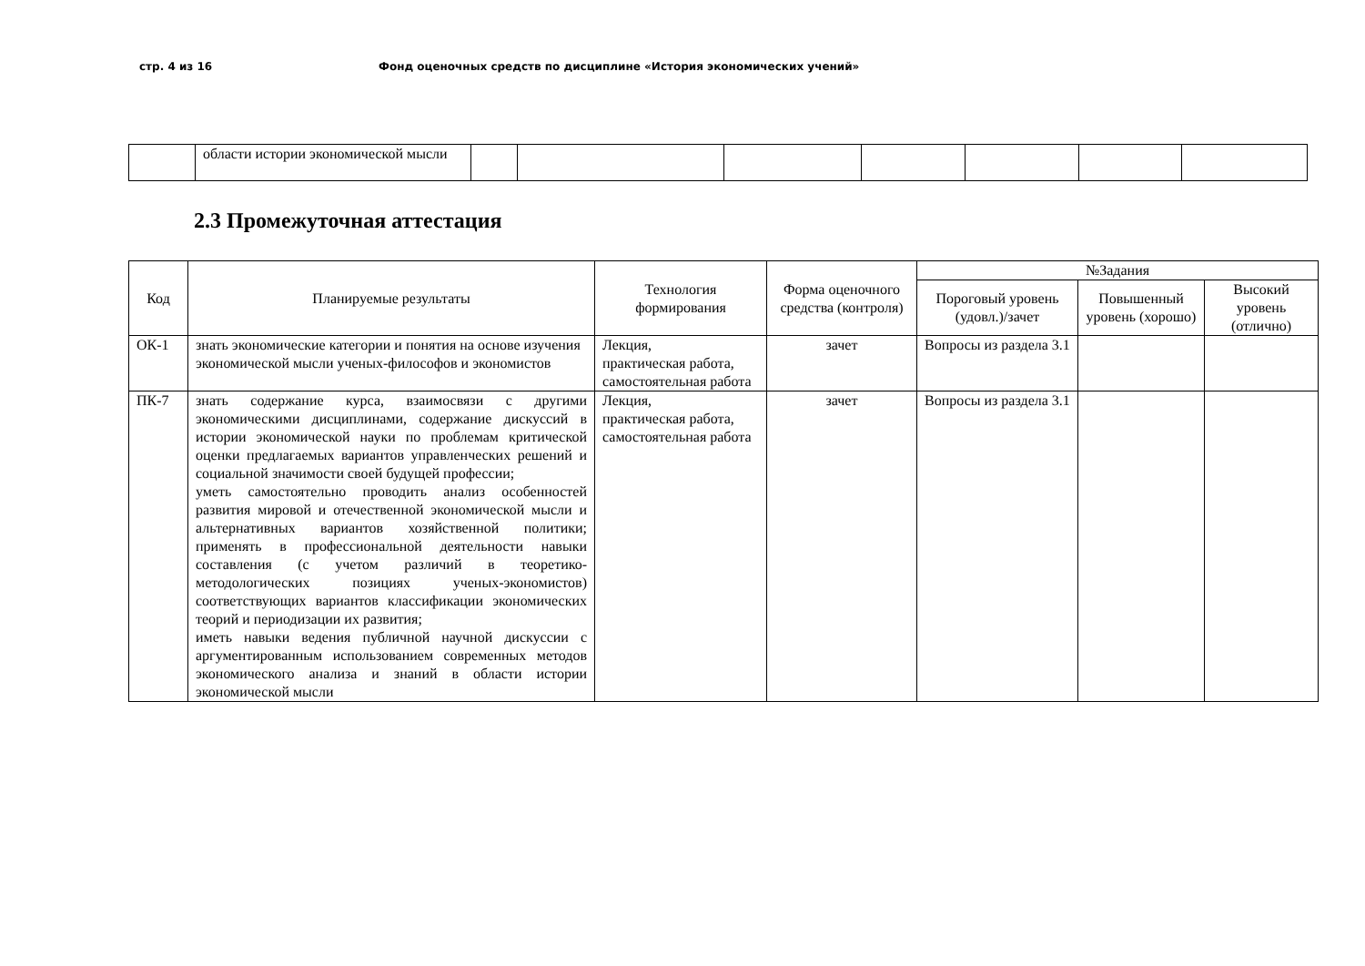стр. 4 из 16 Фонд оценочных средств по дисциплине «История экономических учений»
| | области истории экономической мысли | | | | | | | |
2.3 Промежуточная аттестация
| Код | Планируемые результаты | Технология формирования | Форма оценочного средства (контроля) | №Задания | | |
| --- | --- | --- | --- | --- | --- | --- |
| | | | | Пороговый уровень (удовл.)/зачет | Повышенный уровень (хорошо) | Высокий уровень (отлично) |
| ОК-1 | знать экономические категории и понятия на основе изучения экономической мысли ученых-философов и экономистов | Лекция, практическая работа, самостоятельная работа | зачет | Вопросы из раздела 3.1 | | |
| ПК-7 | знать содержание курса, взаимосвязи с другими экономическими дисциплинами, содержание дискуссий в истории экономической науки по проблемам критической оценки предлагаемых вариантов управленческих решений и социальной значимости своей будущей профессии; уметь самостоятельно проводить анализ особенностей развития мировой и отечественной экономической мысли и альтернативных вариантов хозяйственной политики; применять в профессиональной деятельности навыки составления (с учетом различий в теоретико-методологических позициях ученых-экономистов) соответствующих вариантов классификации экономических теорий и периодизации их развития; иметь навыки ведения публичной научной дискуссии с аргументированным использованием современных методов экономического анализа и знаний в области истории экономической мысли | Лекция, практическая работа, самостоятельная работа | зачет | Вопросы из раздела 3.1 | | |